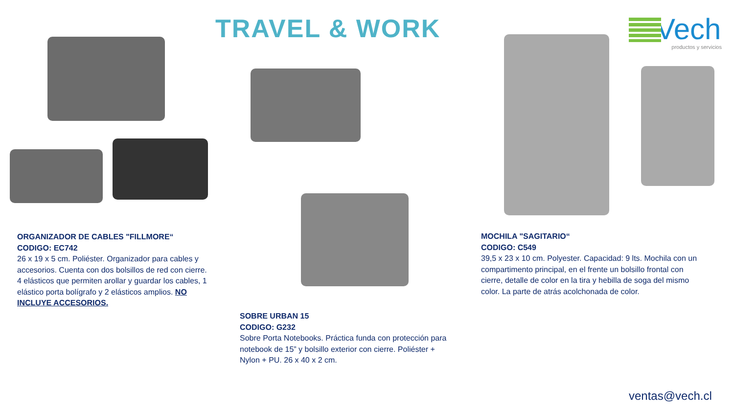TRAVEL & WORK
Vech
productos y servicios
ORGANIZADOR DE CABLES "FILLMORE“CODIGO: EC742
26 x 19 x 5 cm. Poliéster. Organizador para cables y accesorios. Cuenta con dos bolsillos de red con cierre. 4 elásticos que permiten arollar y guardar los cables, 1 elástico porta bolígrafo y 2 elásticos amplios. NO INCLUYE ACCESORIOS.
SOBRE URBAN 15
CODIGO: G232
Sobre Porta Notebooks. Práctica funda con protección para notebook de 15” y bolsillo exterior con cierre. Poliéster + Nylon + PU. 26 x 40 x 2 cm.
MOCHILA "SAGITARIO“CODIGO: C549
39,5 x 23 x 10 cm. Polyester. Capacidad: 9 lts. Mochila con un compartimento principal, en el frente un bolsillo frontal con cierre, detalle de color en la tira y hebilla de soga del mismo color. La parte de atrás acolchonada de color.
ventas@vech.cl